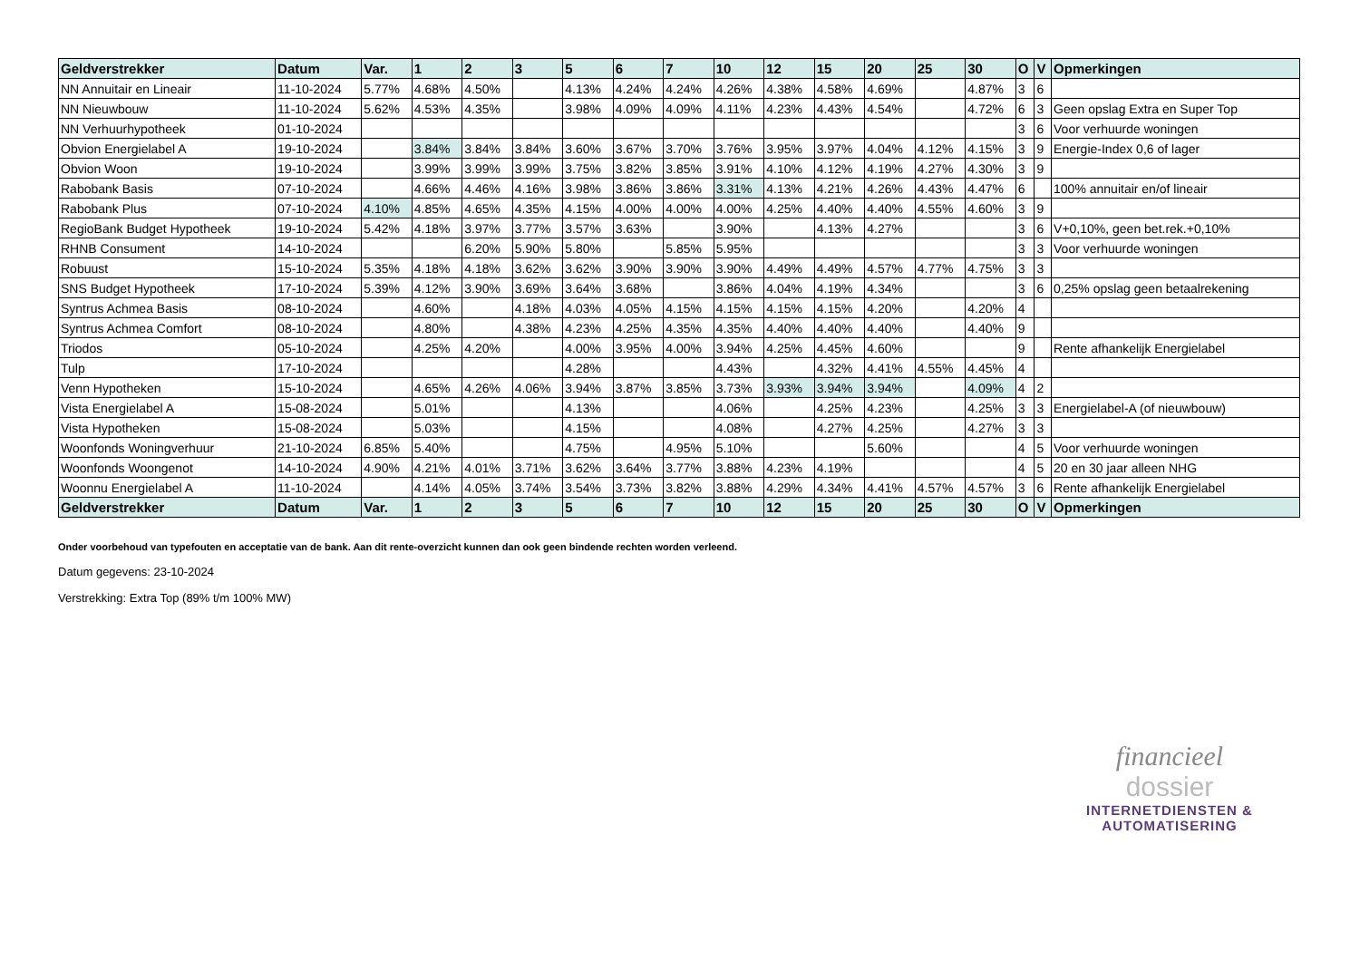| Geldverstrekker | Datum | Var. | 1 | 2 | 3 | 5 | 6 | 7 | 10 | 12 | 15 | 20 | 25 | 30 | O | V | Opmerkingen |
| --- | --- | --- | --- | --- | --- | --- | --- | --- | --- | --- | --- | --- | --- | --- | --- | --- | --- |
| NN Annuitair en Lineair | 11-10-2024 | 5.77% | 4.68% | 4.50% | | 4.13% | 4.24% | 4.24% | 4.26% | 4.38% | 4.58% | 4.69% | | 4.87% | 3 | 6 | |
| NN Nieuwbouw | 11-10-2024 | 5.62% | 4.53% | 4.35% | | 3.98% | 4.09% | 4.09% | 4.11% | 4.23% | 4.43% | 4.54% | | 4.72% | 6 | 3 | Geen opslag Extra en Super Top |
| NN Verhuurhypotheek | 01-10-2024 | | | | | | | | | | | | | | 3 | 6 | Voor verhuurde woningen |
| Obvion Energielabel A | 19-10-2024 | | 3.84% | 3.84% | 3.84% | 3.60% | 3.67% | 3.70% | 3.76% | 3.95% | 3.97% | 4.04% | 4.12% | 4.15% | 3 | 9 | Energie-Index 0,6 of lager |
| Obvion Woon | 19-10-2024 | | 3.99% | 3.99% | 3.99% | 3.75% | 3.82% | 3.85% | 3.91% | 4.10% | 4.12% | 4.19% | 4.27% | 4.30% | 3 | 9 | |
| Rabobank Basis | 07-10-2024 | | 4.66% | 4.46% | 4.16% | 3.98% | 3.86% | 3.86% | 3.31% | 4.13% | 4.21% | 4.26% | 4.43% | 4.47% | 6 | | 100% annuitair en/of lineair |
| Rabobank Plus | 07-10-2024 | 4.10% | 4.85% | 4.65% | 4.35% | 4.15% | 4.00% | 4.00% | 4.00% | 4.25% | 4.40% | 4.40% | 4.55% | 4.60% | 3 | 9 | |
| RegioBank Budget Hypotheek | 19-10-2024 | 5.42% | 4.18% | 3.97% | 3.77% | 3.57% | 3.63% | | 3.90% | | 4.13% | 4.27% | | | 3 | 6 | V+0,10%, geen bet.rek.+0,10% |
| RHNB Consument | 14-10-2024 | | | 6.20% | 5.90% | 5.80% | | 5.85% | 5.95% | | | | | | 3 | 3 | Voor verhuurde woningen |
| Robuust | 15-10-2024 | 5.35% | 4.18% | 4.18% | 3.62% | 3.62% | 3.90% | 3.90% | 3.90% | 4.49% | 4.49% | 4.57% | 4.77% | 4.75% | 3 | 3 | |
| SNS Budget Hypotheek | 17-10-2024 | 5.39% | 4.12% | 3.90% | 3.69% | 3.64% | 3.68% | | 3.86% | 4.04% | 4.19% | 4.34% | | | 3 | 6 | 0,25% opslag geen betaalrekening |
| Syntrus Achmea Basis | 08-10-2024 | | 4.60% | | 4.18% | 4.03% | 4.05% | 4.15% | 4.15% | 4.15% | 4.15% | 4.20% | | 4.20% | 4 | | |
| Syntrus Achmea Comfort | 08-10-2024 | | 4.80% | | 4.38% | 4.23% | 4.25% | 4.35% | 4.35% | 4.40% | 4.40% | 4.40% | | 4.40% | 9 | | |
| Triodos | 05-10-2024 | | 4.25% | 4.20% | | 4.00% | 3.95% | 4.00% | 3.94% | 4.25% | 4.45% | 4.60% | | | 9 | | Rente afhankelijk Energielabel |
| Tulp | 17-10-2024 | | | | | 4.28% | | | 4.43% | | 4.32% | 4.41% | 4.55% | 4.45% | 4 | | |
| Venn Hypotheken | 15-10-2024 | | 4.65% | 4.26% | 4.06% | 3.94% | 3.87% | 3.85% | 3.73% | 3.93% | 3.94% | 3.94% | | 4.09% | 4 | 2 | |
| Vista Energielabel A | 15-08-2024 | | 5.01% | | | 4.13% | | | 4.06% | | 4.25% | 4.23% | | 4.25% | 3 | 3 | Energielabel-A (of nieuwbouw) |
| Vista Hypotheken | 15-08-2024 | | 5.03% | | | 4.15% | | | 4.08% | | 4.27% | 4.25% | | 4.27% | 3 | 3 | |
| Woonfonds Woningverhuur | 21-10-2024 | 6.85% | 5.40% | | | 4.75% | | 4.95% | 5.10% | | | 5.60% | | | 4 | 5 | Voor verhuurde woningen |
| Woonfonds Woongenot | 14-10-2024 | 4.90% | 4.21% | 4.01% | 3.71% | 3.62% | 3.64% | 3.77% | 3.88% | 4.23% | 4.19% | | | | 4 | 5 | 20 en 30 jaar alleen NHG |
| Woonnu Energielabel A | 11-10-2024 | | 4.14% | 4.05% | 3.74% | 3.54% | 3.73% | 3.82% | 3.88% | 4.29% | 4.34% | 4.41% | 4.57% | 4.57% | 3 | 6 | Rente afhankelijk Energielabel |
| Geldverstrekker | Datum | Var. | 1 | 2 | 3 | 5 | 6 | 7 | 10 | 12 | 15 | 20 | 25 | 30 | O | V | Opmerkingen |
Onder voorbehoud van typefouten en acceptatie van de bank. Aan dit rente-overzicht kunnen dan ook geen bindende rechten worden verleend.
Datum gegevens: 23-10-2024
Verstrekking: Extra Top (89% t/m 100% MW)
financieel
dossier
INTERNETDIENSTEN &
AUTOMATISERING